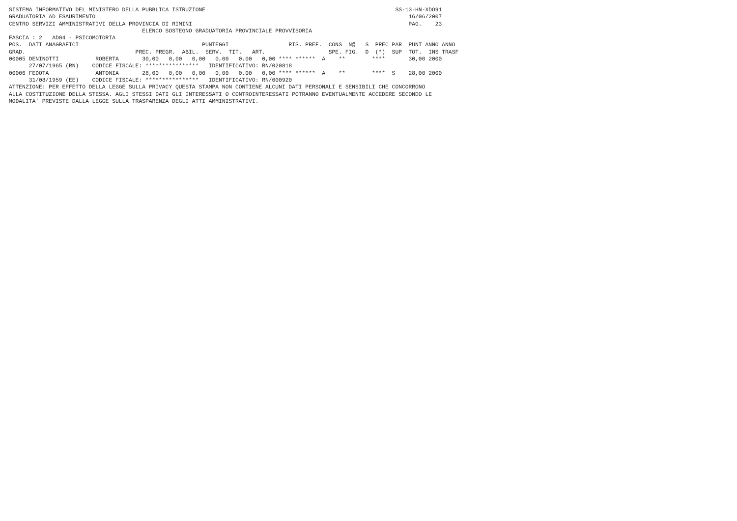SISTEMA INFORMATIVO DEL MINISTERO DELLA PUBBLICA ISTRUZIONE                                                         SS-13-HN-XDO91
GRADUATORIA AD ESAURIMENTO                                                                                              16/06/2007
CENTRO SERVIZI AMMINISTRATIVI DELLA PROVINCIA DI RIMINI                                                                 PAG.    23
                                        ELENCO SOSTEGNO GRADUATORIA PROVINCIALE PROVVISORIA
FASCIA : 2   AD04 - PSICOMOTORIA
POS.  DATI ANAGRAFICI                                     PUNTEGGI                  RIS. PREF.  CONS  N@   S  PREC PAR  PUNT ANNO ANNO
GRAD.                                 PREC. PREGR.  ABIL.  SERV.  TIT.   ART.                   SPE. FIG.  D  (*)  SUP  TOT.  INS TRASF
00005 DENINOTTI           ROBERTA       30,00   0,00   0,00   0,00   0,00   0,00 **** ******  A    **        ****       30,00 2000
      27/07/1965 (RN)    CODICE FISCALE: ****************   IDENTIFICATIVO: RN/020818
00006 FEDOTA              ANTONIA       28,00   0,00   0,00   0,00   0,00   0,00 **** ******  A    **        ****  S    28,00 2000
      31/08/1959 (EE)    CODICE FISCALE: ****************   IDENTIFICATIVO: RN/000920
ATTENZIONE: PER EFFETTO DELLA LEGGE SULLA PRIVACY QUESTA STAMPA NON CONTIENE ALCUNI DATI PERSONALI E SENSIBILI CHE CONCORRONO
ALLA COSTITUZIONE DELLA STESSA. AGLI STESSI DATI GLI INTERESSATI O CONTROINTERESSATI POTRANNO EVENTUALMENTE ACCEDERE SECONDO LE
MODALITA' PREVISTE DALLA LEGGE SULLA TRASPARENZA DEGLI ATTI AMMINISTRATIVI.